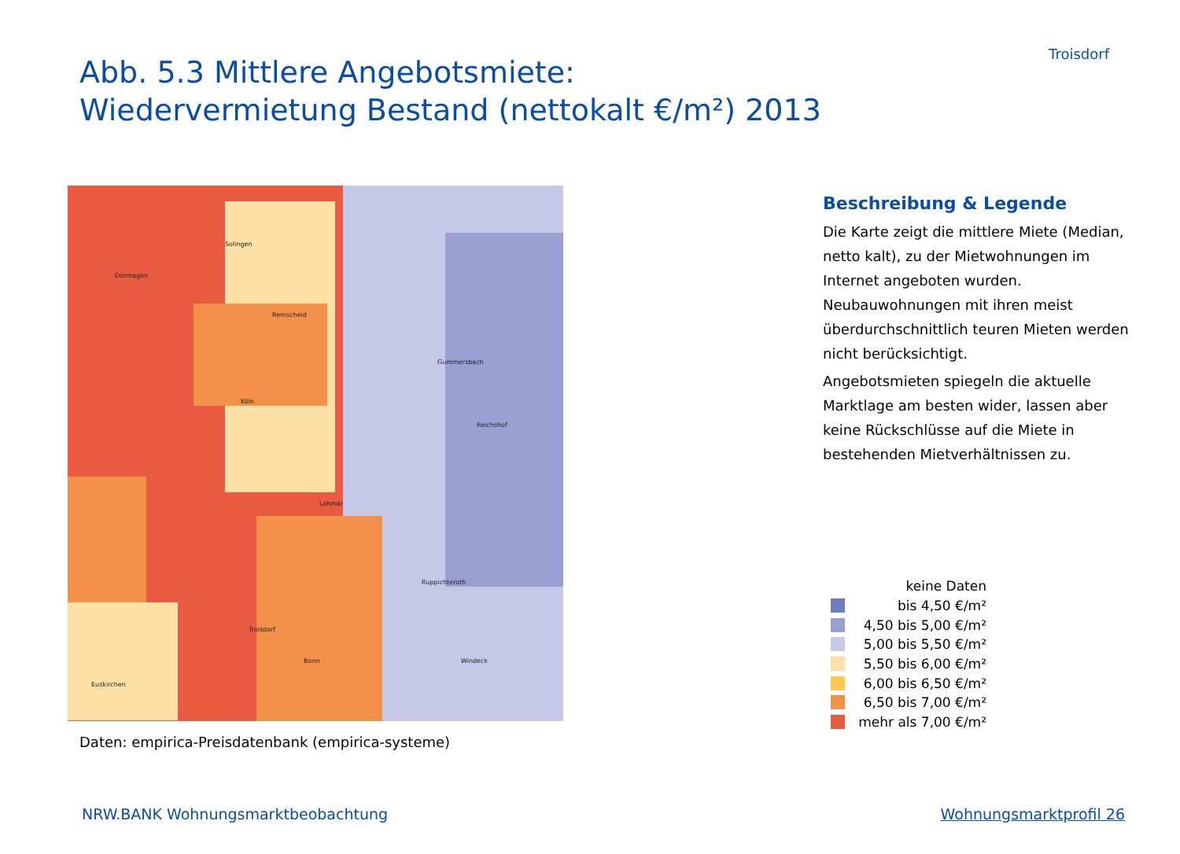Abb. 5.3 Mittlere Angebotsmiete:
Wiedervermietung Bestand (nettokalt €/m²) 2013
Troisdorf
Remscheid
Solingen
Köln
Lohmar
Bonn
Troisdorf
Gummersbach
Windeck
Euskirchen
Dormagen
Reichshof
Ruppichteroth
Daten: empirica-Preisdatenbank (empirica-systeme)
Beschreibung & Legende
Die Karte zeigt die mittlere Miete (Median, netto kalt), zu der Mietwohnungen im Internet angeboten wurden. Neubauwohnungen mit ihren meist überdurchschnittlich teuren Mieten werden nicht berücksichtigt.
Angebotsmieten spiegeln die aktuelle Marktlage am besten wider, lassen aber keine Rückschlüsse auf die Miete in bestehenden Mietverhältnissen zu.
keine Daten
bis 4,50 €/m²
4,50 bis 5,00 €/m²
5,00 bis 5,50 €/m²
5,50 bis 6,00 €/m²
6,00 bis 6,50 €/m²
6,50 bis 7,00 €/m²
mehr als 7,00 €/m²
NRW.BANK Wohnungsmarktbeobachtung Wohnungsmarktprofil 26